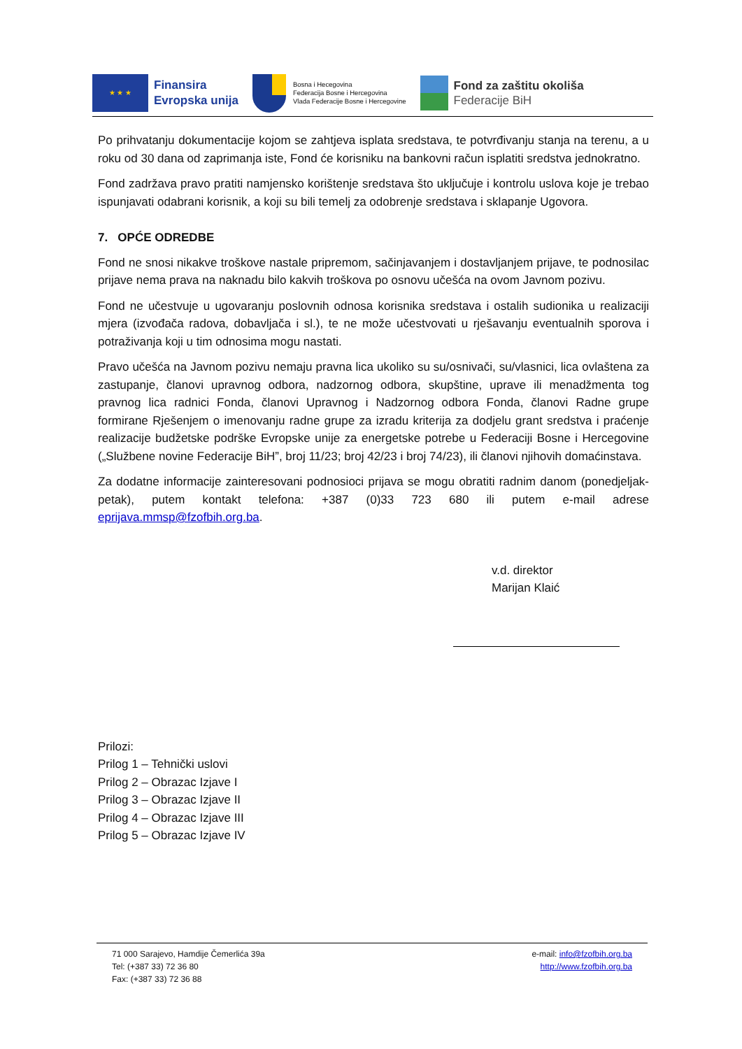★ ★ ★
Finansira
Evropska unija
Bosna i Hecegovina
Federacija Bosne i Hercegovina
Vlada Federacije Bosne i Hercegovine
Fond za zaštitu okoliša
Federacije BiH
Po prihvatanju dokumentacije kojom se zahtjeva isplata sredstava, te potvrđivanju stanja na terenu, a u roku od 30 dana od zaprimanja iste, Fond će korisniku na bankovni račun isplatiti sredstva jednokratno.
Fond zadržava pravo pratiti namjensko korištenje sredstava što uključuje i kontrolu uslova koje je trebao ispunjavati odabrani korisnik, a koji su bili temelj za odobrenje sredstava i sklapanje Ugovora.
7. OPĆE ODREDBE
Fond ne snosi nikakve troškove nastale pripremom, sačinjavanjem i dostavljanjem prijave, te podnosilac prijave nema prava na naknadu bilo kakvih troškova po osnovu učešća na ovom Javnom pozivu.
Fond ne učestvuje u ugovaranju poslovnih odnosa korisnika sredstava i ostalih sudionika u realizaciji mjera (izvođača radova, dobavljača i sl.), te ne može učestvovati u rješavanju eventualnih sporova i potraživanja koji u tim odnosima mogu nastati.
Pravo učešća na Javnom pozivu nemaju pravna lica ukoliko su su/osnivači, su/vlasnici, lica ovlaštena za zastupanje, članovi upravnog odbora, nadzornog odbora, skupštine, uprave ili menadžmenta tog pravnog lica radnici Fonda, članovi Upravnog i Nadzornog odbora Fonda, članovi Radne grupe formirane Rješenjem o imenovanju radne grupe za izradu kriterija za dodjelu grant sredstva i praćenje realizacije budžetske podrške Evropske unije za energetske potrebe u Federaciji Bosne i Hercegovine („Službene novine Federacije BiH”, broj 11/23; broj 42/23 i broj 74/23), ili članovi njihovih domaćinstava.
Za dodatne informacije zainteresovani podnosioci prijava se mogu obratiti radnim danom (ponedjeljak-petak), putem kontakt telefona: +387 (0)33 723 680 ili putem e-mail adrese eprijava.mmsp@fzofbih.org.ba.
v.d. direktor
Marijan Klaić
Prilozi:
Prilog 1 – Tehnički uslovi
Prilog 2 – Obrazac Izjave I
Prilog 3 – Obrazac Izjave II
Prilog 4 – Obrazac Izjave III
Prilog 5 – Obrazac Izjave IV
71 000 Sarajevo, Hamdije Čemerlića 39a
Tel: (+387 33) 72 36 80
Fax: (+387 33) 72 36 88
e-mail: info@fzofbih.org.ba
http://www.fzofbih.org.ba